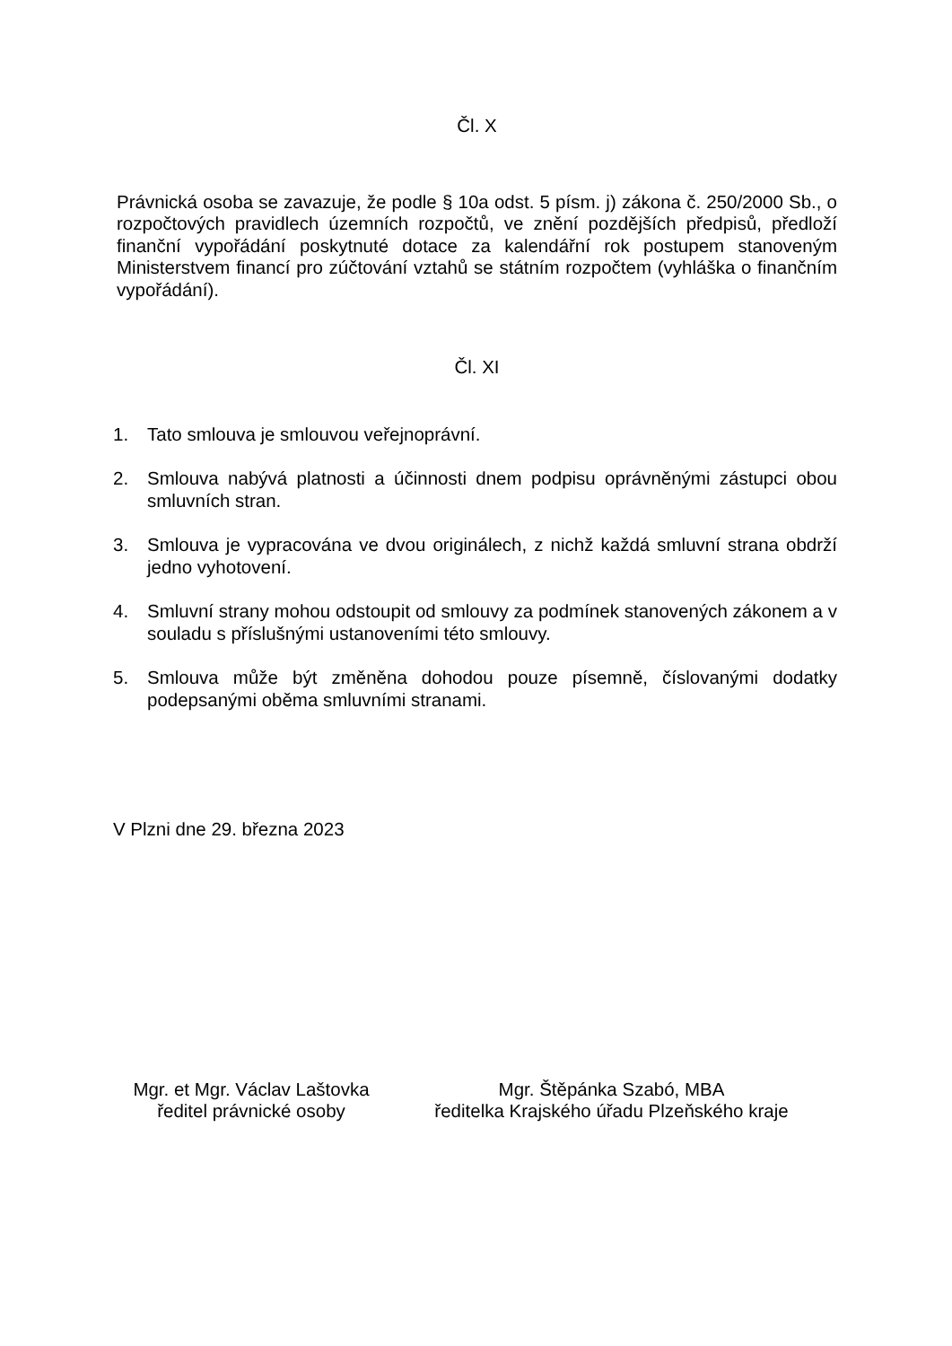Čl. X
Právnická osoba se zavazuje, že podle § 10a odst. 5 písm. j) zákona č. 250/2000 Sb., o rozpočtových pravidlech územních rozpočtů, ve znění pozdějších předpisů, předloží finanční vypořádání poskytnuté dotace za kalendářní rok postupem stanoveným Ministerstvem financí pro zúčtování vztahů se státním rozpočtem (vyhláška o finančním vypořádání).
Čl. XI
1. Tato smlouva je smlouvou veřejnoprávní.
2. Smlouva nabývá platnosti a účinnosti dnem podpisu oprávněnými zástupci obou smluvních stran.
3. Smlouva je vypracována ve dvou originálech, z nichž každá smluvní strana obdrží jedno vyhotovení.
4. Smluvní strany mohou odstoupit od smlouvy za podmínek stanovených zákonem a v souladu s příslušnými ustanoveními této smlouvy.
5. Smlouva může být změněna dohodou pouze písemně, číslovanými dodatky podepsanými oběma smluvními stranami.
V Plzni dne 29. března 2023
Mgr. et Mgr. Václav Laštovka
ředitel právnické osoby
Mgr. Štěpánka Szabó, MBA
ředitelka Krajského úřadu Plzeňského kraje